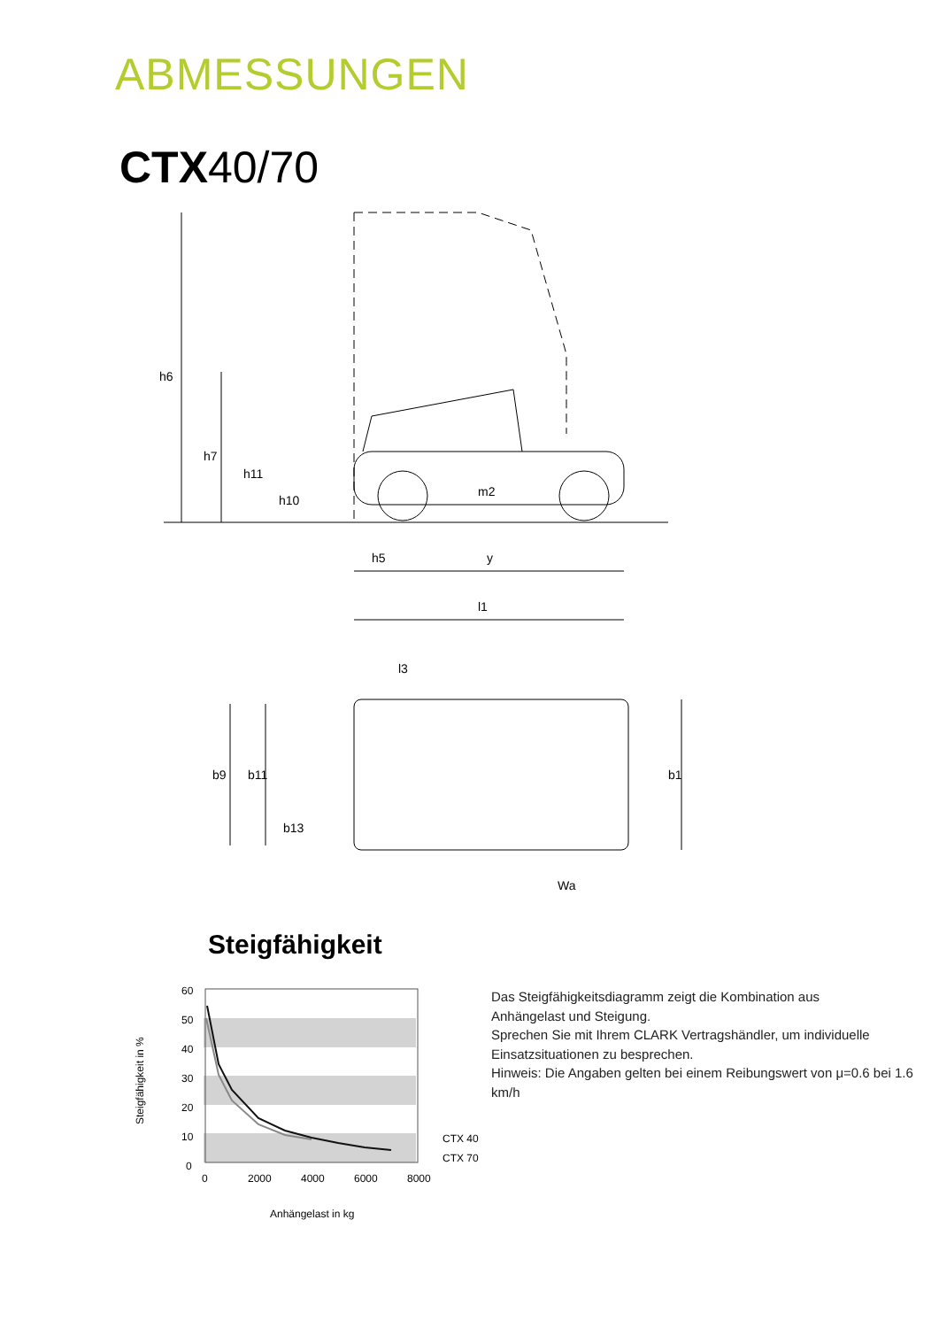ABMESSUNGEN
CTX40/70
h5
y
l1
h6
h7
h11
h10
m2
l3
b9
b11
b13
b1
Wa
Steigfähigkeit
60
50
40
30
20
10
0
0
2000
4000
6000
8000
CTX 40
CTX 70
Anhängelast in kg
Steigfähigkeit in %
Das Steigfähigkeitsdiagramm zeigt die Kombination aus
Anhängelast und Steigung.
Sprechen Sie mit Ihrem CLARK Vertragshändler, um individuelle
Einsatzsituationen zu besprechen.
Hinweis: Die Angaben gelten bei einem Reibungswert von μ=0.6 bei 1.6 km/h